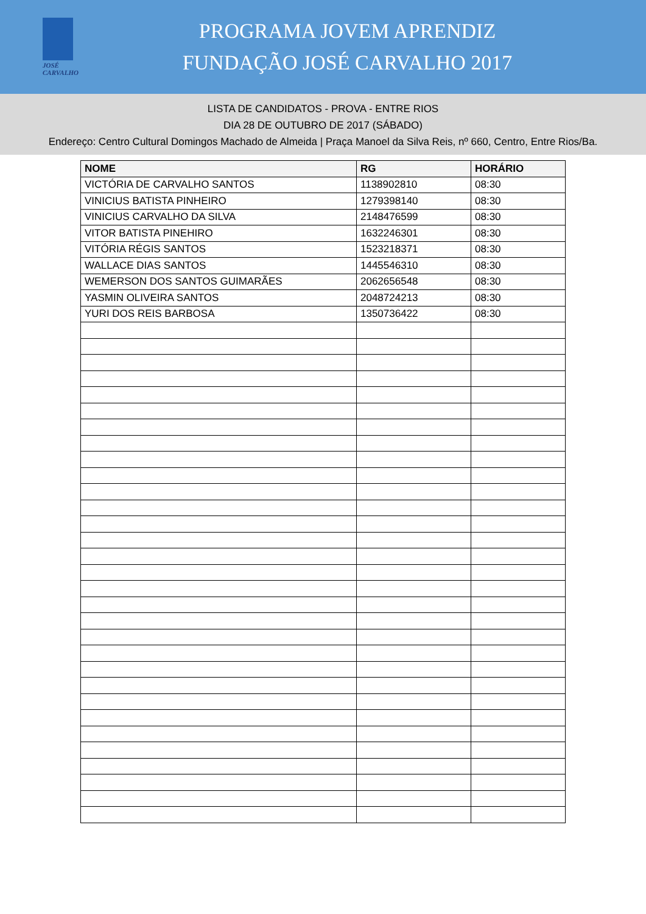JOSÉ CARVALHO
PROGRAMA JOVEM APRENDIZ
FUNDAÇÃO JOSÉ CARVALHO 2017
LISTA DE CANDIDATOS - PROVA - ENTRE RIOS
DIA 28 DE OUTUBRO DE 2017 (SÁBADO)
Endereço: Centro Cultural Domingos Machado de Almeida | Praça Manoel da Silva Reis, nº 660, Centro, Entre Rios/Ba.
| NOME | RG | HORÁRIO |
| --- | --- | --- |
| VICTÓRIA DE CARVALHO SANTOS | 1138902810 | 08:30 |
| VINICIUS BATISTA PINHEIRO | 1279398140 | 08:30 |
| VINICIUS CARVALHO DA SILVA | 2148476599 | 08:30 |
| VITOR BATISTA PINEHIRO | 1632246301 | 08:30 |
| VITÓRIA RÉGIS SANTOS | 1523218371 | 08:30 |
| WALLACE DIAS SANTOS | 1445546310 | 08:30 |
| WEMERSON DOS SANTOS GUIMARÃES | 2062656548 | 08:30 |
| YASMIN OLIVEIRA SANTOS | 2048724213 | 08:30 |
| YURI DOS REIS BARBOSA | 1350736422 | 08:30 |